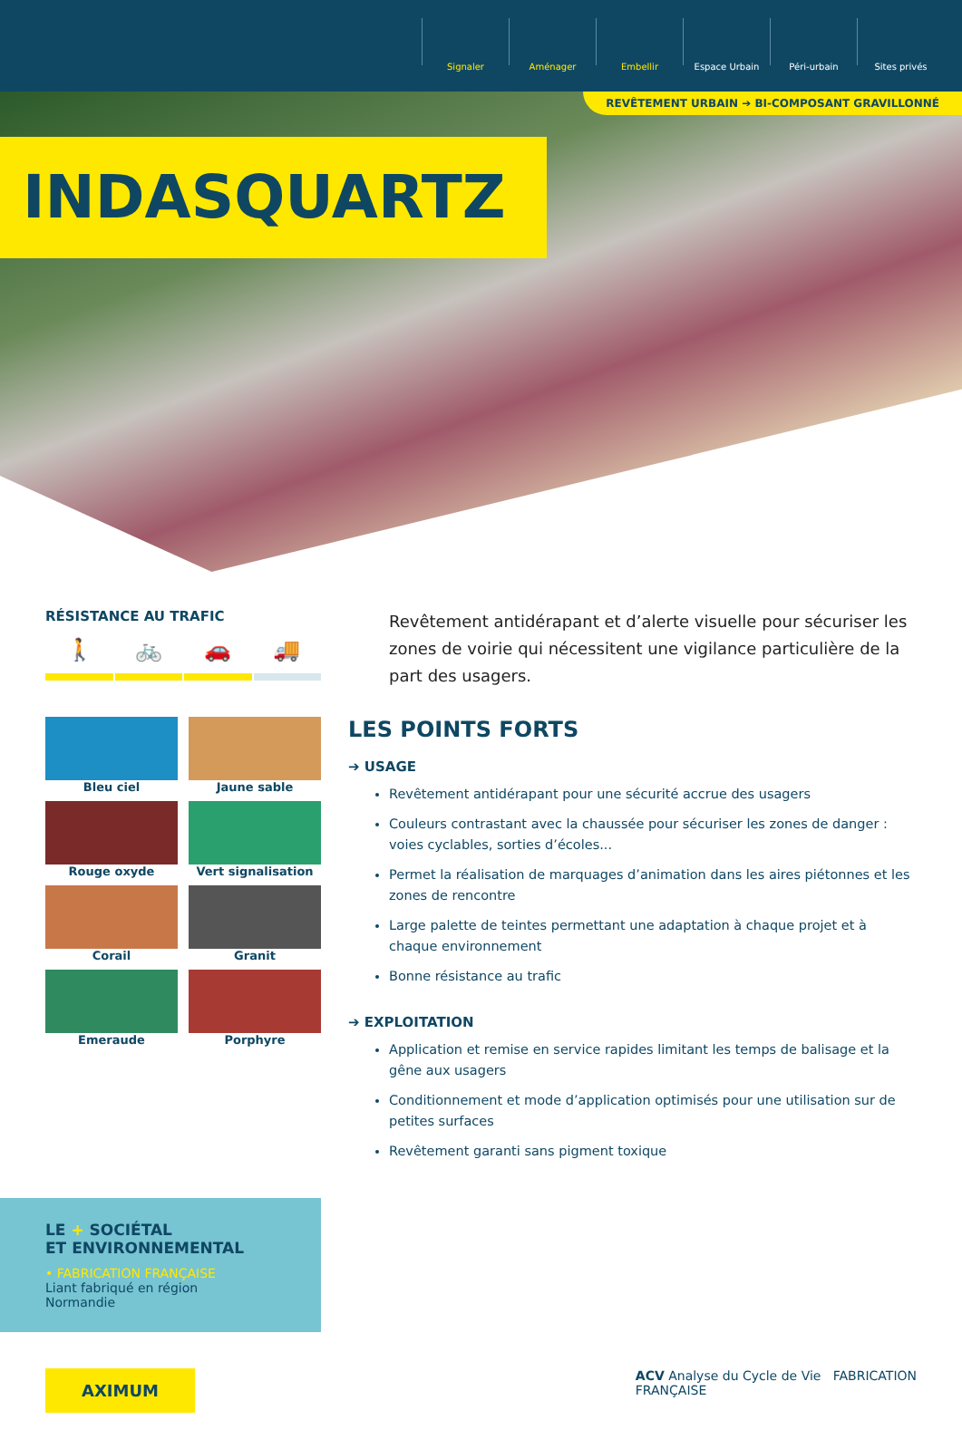Signaler Aménager Embellir Espace Urbain Péri-urbain Sites privés
REVÊTEMENT URBAIN ➔ BI-COMPOSANT GRAVILLONNÉ
INDASQUARTZ
RÉSISTANCE AU TRAFIC
🚶 🚲 🚗 🚚
Bleu ciel
Jaune sable
Rouge oxyde
Vert signalisation
Corail
Granit
Emeraude
Porphyre
Revêtement antidérapant et d’alerte visuelle pour sécuriser les zones de voirie qui nécessitent une vigilance particulière de la part des usagers.
LES POINTS FORTS
➔ USAGE
Revêtement antidérapant pour une sécurité accrue des usagers
Couleurs contrastant avec la chaussée pour sécuriser les zones de danger : voies cyclables, sorties d’écoles...
Permet la réalisation de marquages d’animation dans les aires piétonnes et les zones de rencontre
Large palette de teintes permettant une adaptation à chaque projet et à chaque environnement
Bonne résistance au trafic
➔ EXPLOITATION
Application et remise en service rapides limitant les temps de balisage et la gêne aux usagers
Conditionnement et mode d’application optimisés pour une utilisation sur de petites surfaces
Revêtement garanti sans pigment toxique
LE + SOCIÉTAL
ET ENVIRONNEMENTAL
• FABRICATION FRANÇAISE
Liant fabriqué en région
Normandie
AXIMUM
ACV Analyse du Cycle de Vie FABRICATION
FRANÇAISE